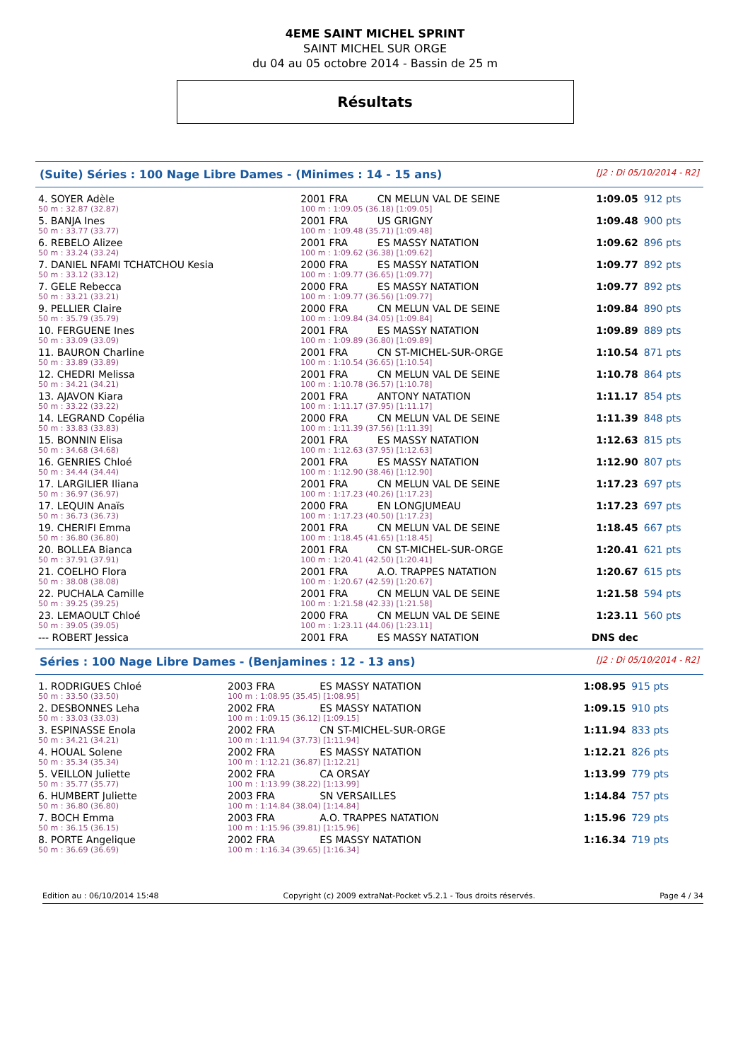4EME SAINT MICHEL SPRINT
SAINT MICHEL SUR ORGE
du 04 au 05 octobre 2014 - Bassin de 25 m
Résultats
(Suite) Séries : 100 Nage Libre Dames - (Minimes : 14 - 15 ans) [J2 : Di 05/10/2014 - R2]
| 4. SOYER Adèle | 2001 FRA | CN MELUN VAL DE SEINE | 1:09.05 | 912 pts |
| 50 m : 32.87 (32.87) | 100 m : 1:09.05 (36.18) [1:09.05] | | | |
| 5. BANJA Ines | 2001 FRA | US GRIGNY | 1:09.48 | 900 pts |
| 50 m : 33.77 (33.77) | 100 m : 1:09.48 (35.71) [1:09.48] | | | |
| 6. REBELO Alizee | 2001 FRA | ES MASSY NATATION | 1:09.62 | 896 pts |
| 50 m : 33.24 (33.24) | 100 m : 1:09.62 (36.38) [1:09.62] | | | |
| 7. DANIEL NFAMI TCHATCHOU Kesia | 2000 FRA | ES MASSY NATATION | 1:09.77 | 892 pts |
| 50 m : 33.12 (33.12) | 100 m : 1:09.77 (36.65) [1:09.77] | | | |
| 7. GELE Rebecca | 2000 FRA | ES MASSY NATATION | 1:09.77 | 892 pts |
| 50 m : 33.21 (33.21) | 100 m : 1:09.77 (36.56) [1:09.77] | | | |
| 9. PELLIER Claire | 2000 FRA | CN MELUN VAL DE SEINE | 1:09.84 | 890 pts |
| 50 m : 35.79 (35.79) | 100 m : 1:09.84 (34.05) [1:09.84] | | | |
| 10. FERGUENE Ines | 2001 FRA | ES MASSY NATATION | 1:09.89 | 889 pts |
| 50 m : 33.09 (33.09) | 100 m : 1:09.89 (36.80) [1:09.89] | | | |
| 11. BAURON Charline | 2001 FRA | CN ST-MICHEL-SUR-ORGE | 1:10.54 | 871 pts |
| 50 m : 33.89 (33.89) | 100 m : 1:10.54 (36.65) [1:10.54] | | | |
| 12. CHEDRI Melissa | 2001 FRA | CN MELUN VAL DE SEINE | 1:10.78 | 864 pts |
| 50 m : 34.21 (34.21) | 100 m : 1:10.78 (36.57) [1:10.78] | | | |
| 13. AJAVON Kiara | 2001 FRA | ANTONY NATATION | 1:11.17 | 854 pts |
| 50 m : 33.22 (33.22) | 100 m : 1:11.17 (37.95) [1:11.17] | | | |
| 14. LEGRAND Copélia | 2000 FRA | CN MELUN VAL DE SEINE | 1:11.39 | 848 pts |
| 50 m : 33.83 (33.83) | 100 m : 1:11.39 (37.56) [1:11.39] | | | |
| 15. BONNIN Elisa | 2001 FRA | ES MASSY NATATION | 1:12.63 | 815 pts |
| 50 m : 34.68 (34.68) | 100 m : 1:12.63 (37.95) [1:12.63] | | | |
| 16. GENRIES Chloé | 2001 FRA | ES MASSY NATATION | 1:12.90 | 807 pts |
| 50 m : 34.44 (34.44) | 100 m : 1:12.90 (38.46) [1:12.90] | | | |
| 17. LARGILIER Iliana | 2001 FRA | CN MELUN VAL DE SEINE | 1:17.23 | 697 pts |
| 50 m : 36.97 (36.97) | 100 m : 1:17.23 (40.26) [1:17.23] | | | |
| 17. LEQUIN Anaïs | 2000 FRA | EN LONGJUMEAU | 1:17.23 | 697 pts |
| 50 m : 36.73 (36.73) | 100 m : 1:17.23 (40.50) [1:17.23] | | | |
| 19. CHERIFI Emma | 2001 FRA | CN MELUN VAL DE SEINE | 1:18.45 | 667 pts |
| 50 m : 36.80 (36.80) | 100 m : 1:18.45 (41.65) [1:18.45] | | | |
| 20. BOLLEA Bianca | 2001 FRA | CN ST-MICHEL-SUR-ORGE | 1:20.41 | 621 pts |
| 50 m : 37.91 (37.91) | 100 m : 1:20.41 (42.50) [1:20.41] | | | |
| 21. COELHO Flora | 2001 FRA | A.O. TRAPPES NATATION | 1:20.67 | 615 pts |
| 50 m : 38.08 (38.08) | 100 m : 1:20.67 (42.59) [1:20.67] | | | |
| 22. PUCHALA Camille | 2001 FRA | CN MELUN VAL DE SEINE | 1:21.58 | 594 pts |
| 50 m : 39.25 (39.25) | 100 m : 1:21.58 (42.33) [1:21.58] | | | |
| 23. LEMAOULT Chloé | 2000 FRA | CN MELUN VAL DE SEINE | 1:23.11 | 560 pts |
| 50 m : 39.05 (39.05) | 100 m : 1:23.11 (44.06) [1:23.11] | | | |
| --- ROBERT Jessica | 2001 FRA | ES MASSY NATATION | DNS dec | |
Séries : 100 Nage Libre Dames - (Benjamines : 12 - 13 ans) [J2 : Di 05/10/2014 - R2]
| 1. RODRIGUES Chloé | 2003 FRA | ES MASSY NATATION | 1:08.95 | 915 pts |
| 50 m : 33.50 (33.50) | 100 m : 1:08.95 (35.45) [1:08.95] | | | |
| 2. DESBONNES Leha | 2002 FRA | ES MASSY NATATION | 1:09.15 | 910 pts |
| 50 m : 33.03 (33.03) | 100 m : 1:09.15 (36.12) [1:09.15] | | | |
| 3. ESPINASSE Enola | 2002 FRA | CN ST-MICHEL-SUR-ORGE | 1:11.94 | 833 pts |
| 50 m : 34.21 (34.21) | 100 m : 1:11.94 (37.73) [1:11.94] | | | |
| 4. HOUAL Solene | 2002 FRA | ES MASSY NATATION | 1:12.21 | 826 pts |
| 50 m : 35.34 (35.34) | 100 m : 1:12.21 (36.87) [1:12.21] | | | |
| 5. VEILLON Juliette | 2002 FRA | CA ORSAY | 1:13.99 | 779 pts |
| 50 m : 35.77 (35.77) | 100 m : 1:13.99 (38.22) [1:13.99] | | | |
| 6. HUMBERT Juliette | 2003 FRA | SN VERSAILLES | 1:14.84 | 757 pts |
| 50 m : 36.80 (36.80) | 100 m : 1:14.84 (38.04) [1:14.84] | | | |
| 7. BOCH Emma | 2003 FRA | A.O. TRAPPES NATATION | 1:15.96 | 729 pts |
| 50 m : 36.15 (36.15) | 100 m : 1:15.96 (39.81) [1:15.96] | | | |
| 8. PORTE Angelique | 2002 FRA | ES MASSY NATATION | 1:16.34 | 719 pts |
| 50 m : 36.69 (36.69) | 100 m : 1:16.34 (39.65) [1:16.34] | | | |
Edition au : 06/10/2014 15:48 Copyright (c) 2009 extraNat-Pocket v5.2.1 - Tous droits réservés. Page 4 / 34